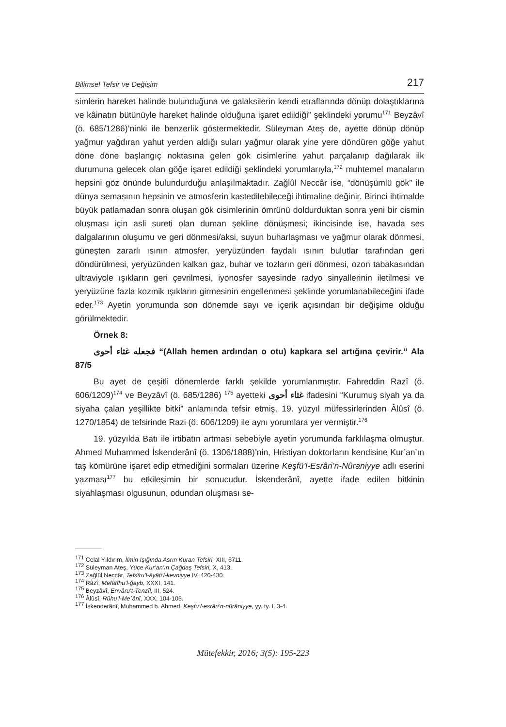Bilimsel Tefsir ve Değişim 217
simlerin hareket halinde bulunduğuna ve galaksilerin kendi etraflarında dönüp dolaştıklarına ve kâinatın bütünüyle hareket halinde olduğuna işaret edildiği” şeklindeki yorumu<sup>171</sup> Beyzâvî (ö. 685/1286)’ninki ile benzerlik göstermektedir. Süleyman Ateş de, ayette dönüp dönüp yağmur yağdıran yahut yerden aldığı suları yağmur olarak yine yere döndüren göğe yahut döne döne başlangıç noktasına gelen gök cisimlerine yahut parçalanıp dağılarak ilk durumuna gelecek olan göğe işaret edildiği şeklindeki yorumlarıyla,<sup>172</sup> muhtemel manaların hepsini göz önünde bulundurduğu anlaşılmaktadır. Zağlûl Neccâr ise, “dönüşümlü gök” ile dünya semasının hepsinin ve atmosferin kastedilebileceği ihtimaline değinir. Birinci ihtimalde büyük patlamadan sonra oluşan gök cisimlerinin ömrünü doldurduktan sonra yeni bir cismin oluşması için asli sureti olan duman şekline dönüşmesi; ikincisinde ise, havada ses dalgalarının oluşumu ve geri dönmesi/aksi, suyun buharlaşması ve yağmur olarak dönmesi, güneşten zararlı ısının atmosfer, yeryüzünden faydalı ısının bulutlar tarafından geri döndürülmesi, yeryüzünden kalkan gaz, buhar ve tozların geri dönmesi, ozon tabakasından ultraviyole ışıkların geri çevrilmesi, iyonosfer sayesinde radyo sinyallerinin iletilmesi ve yeryüzüne fazla kozmik ışıkların girmesinin engellenmesi şeklinde yorumlanabileceğini ifade eder.<sup>173</sup> Ayetin yorumunda son dönemde sayı ve içerik açısından bir değişime olduğu görülmektedir.
Örnek 8:
فجعله غثاء أحوى “(Allah hemen ardından o otu) kapkara sel artığına çevirir.” Ala 87/5
Bu ayet de çeşitli dönemlerde farklı şekilde yorumlanmıştır. Fahreddin Razî (ö. 606/1209)<sup>174</sup> ve Beyzâvî (ö. 685/1286) <sup>175</sup> ayetteki غثاء أحوى ifadesini “Kurumuş siyah ya da siyaha çalan yeşillikte bitki” anlamında tefsir etmiş, 19. yüzyıl müfessirlerinden Âlûsî (ö. 1270/1854) de tefsirinde Razi (ö. 606/1209) ile aynı yorumlara yer vermiştir.<sup>176</sup>
19. yüzyılda Batı ile irtibatın artması sebebiyle ayetin yorumunda farklılaşma olmuştur. Ahmed Muhammed İskenderânî (ö. 1306/1888)’nin, Hristiyan doktorların kendisine Kur’an’ın taş kömürüne işaret edip etmediğini sormaları üzerine Keşfü’l-Esrâri’n-Nûraniyye adlı eserini yazması<sup>177</sup> bu etkileşimin bir sonucudur. İskenderânî, ayette ifade edilen bitkinin siyahlaşması olgusunun, odundan oluşması se-
<sup>171</sup> Celal Yıldırım, İlmin Işığında Asrın Kuran Tefsiri, XIII, 6711.
<sup>172</sup> Süleyman Ateş, Yüce Kur’an’ın Çağdaş Tefsiri, X, 413.
<sup>173</sup> Zağlûl Neccâr, Tefsîru’l-âyâti’l-kevniyye IV, 420-430.
<sup>174</sup> Râzî, Mefâtîhu’l-ğayb, XXXI, 141.
<sup>175</sup> Beyzâvî, Envâru’t-Tenzîl, III, 524.
<sup>176</sup> Âlûsî, Rûhu’l-Me῾ânî, XXX, 104-105.
<sup>177</sup> İskenderânî, Muhammed b. Ahmed, Keşfü’l-esrâri’n-nûrâniyye, yy. ty. I, 3-4.
Mütefekkir, 2016; 3(5): 195-223